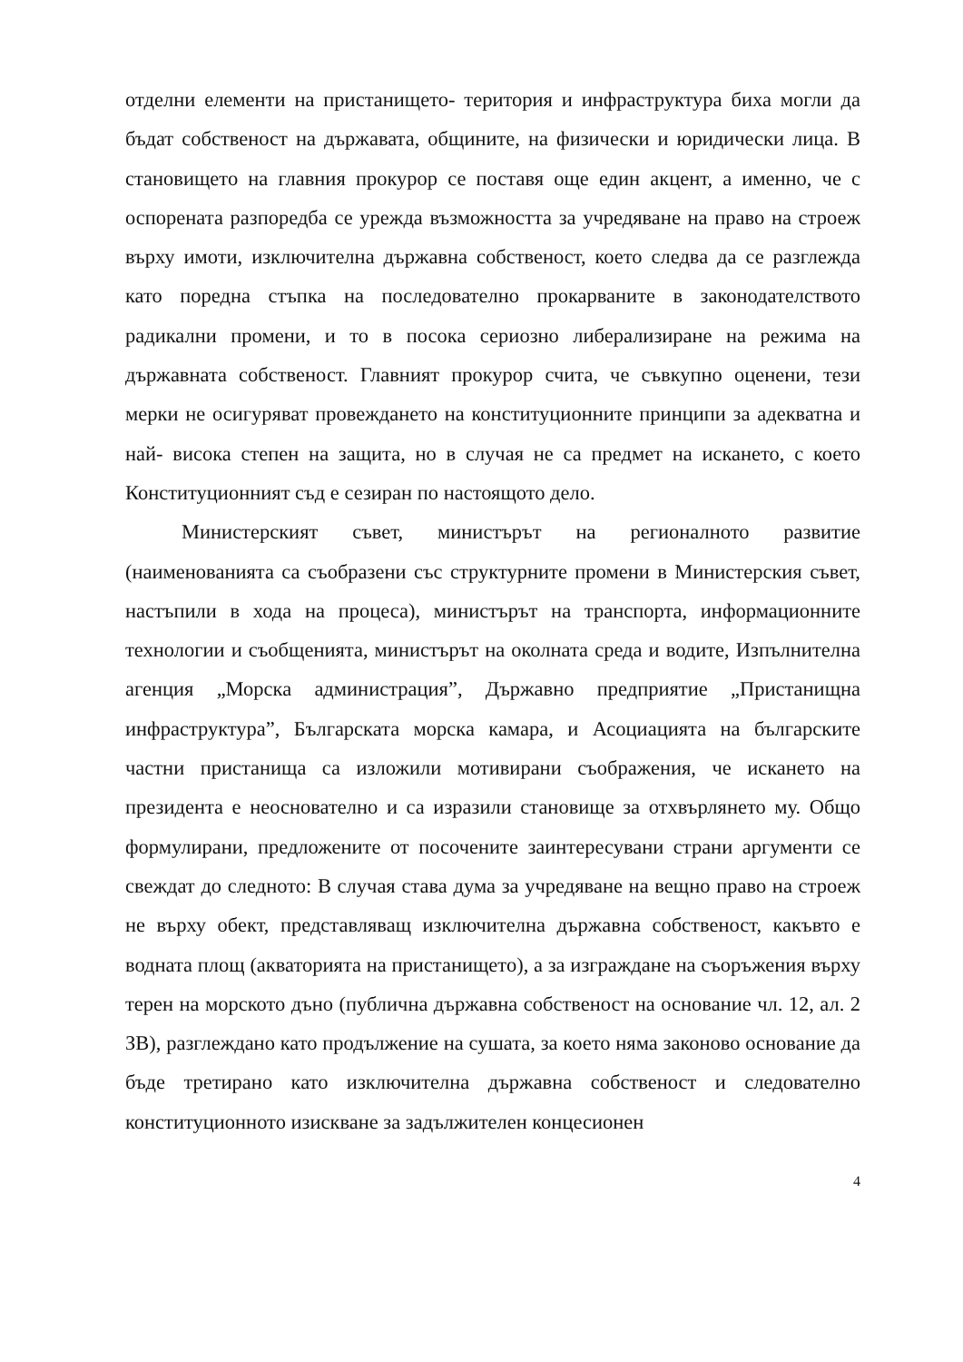отделни елементи на пристанището- територия и инфраструктура биха могли да бъдат собственост на държавата, общините, на физически и юридически лица. В становището на главния прокурор се поставя още един акцент, а именно, че с оспорената разпоредба се урежда възможността за учредяване на право на строеж върху имоти, изключителна държавна собственост, което следва да се разглежда като поредна стъпка на последователно прокарваните в законодателството радикални промени, и то в посока сериозно либерализиране на режима на държавната собственост. Главният прокурор счита, че съвкупно оценени, тези мерки не осигуряват провеждането на конституционните принципи за адекватна и най- висока степен на защита, но в случая не са предмет на искането, с което Конституционният съд е сезиран по настоящото дело.
Министерският съвет, министърът на регионалното развитие (наименованията са съобразени със структурните промени в Министерския съвет, настъпили в хода на процеса), министърът на транспорта, информационните технологии и съобщенията, министърът на околната среда и водите, Изпълнителна агенция „Морска администрация”, Държавно предприятие „Пристанищна инфраструктура”, Българската морска камара, и Асоциацията на българските частни пристанища са изложили мотивирани съображения, че искането на президента е неоснователно и са изразили становище за отхвърлянето му. Общо формулирани, предложените от посочените заинтересувани страни аргументи се свеждат до следното: В случая става дума за учредяване на вещно право на строеж не върху обект, представляващ изключителна държавна собственост, какъвто е водната площ (акваторията на пристанището), а за изграждане на съоръжения върху терен на морското дъно (публична държавна собственост на основание чл. 12, ал. 2 ЗВ), разглеждано като продължение на сушата, за което няма законово основание да бъде третирано като изключителна държавна собственост и следователно конституционното изискване за задължителен концесионен
4